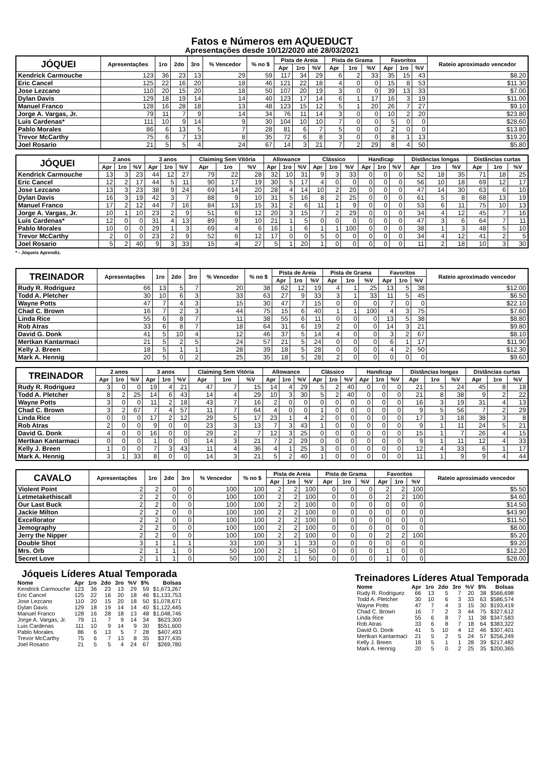Fatos e Números em AQUEDUCT
Apresentações desde 10/12/2020 até 28/03/2021
| JÓQUEI | Apresentações | 1ro | 2do | 3ro | % Vencedor | % no $ | Pista de Areia | | | Pista de Grama | | | Favoritos | | | Rateio aproximado vencedor |
| --- | --- | --- | --- | --- | --- | --- | --- | --- | --- | --- | --- | --- | --- | --- | --- | --- |
| | | | | | | | Apr | 1ro | %V | Apr | 1ro | %V | Apr | 1ro | %V | |
| Kendrick Carmouche | 123 | 36 | 23 | 13 | 29 | 59 | 117 | 34 | 29 | 6 | 2 | 33 | 35 | 15 | 43 | $8.20 |
| Eric Cancel | 125 | 22 | 16 | 20 | 18 | 46 | 121 | 22 | 18 | 4 | 0 | 0 | 15 | 8 | 53 | $11.30 |
| Jose Lezcano | 110 | 20 | 15 | 20 | 18 | 50 | 107 | 20 | 19 | 3 | 0 | 0 | 39 | 13 | 33 | $7.00 |
| Dylan Davis | 129 | 18 | 19 | 14 | 14 | 40 | 123 | 17 | 14 | 6 | 1 | 17 | 16 | 3 | 19 | $11.00 |
| Manuel Franco | 128 | 16 | 28 | 18 | 13 | 48 | 123 | 15 | 12 | 5 | 1 | 20 | 26 | 7 | 27 | $9.10 |
| Jorge A. Vargas, Jr. | 79 | 11 | 7 | 9 | 14 | 34 | 76 | 11 | 14 | 3 | 0 | 0 | 10 | 2 | 20 | $23.80 |
| Luis Cardenas* | 111 | 10 | 9 | 14 | 9 | 30 | 104 | 10 | 10 | 7 | 0 | 0 | 5 | 0 | 0 | $28.60 |
| Pablo Morales | 86 | 6 | 13 | 5 | 7 | 28 | 81 | 6 | 7 | 5 | 0 | 0 | 2 | 0 | 0 | $13.80 |
| Trevor McCarthy | 75 | 6 | 7 | 13 | 8 | 35 | 72 | 6 | 8 | 3 | 0 | 0 | 8 | 1 | 13 | $19.20 |
| Joel Rosario | 21 | 5 | 5 | 4 | 24 | 67 | 14 | 3 | 21 | 7 | 2 | 29 | 8 | 4 | 50 | $5.80 |
| JÓQUEI | 2 anos | | | 3 anos | | | Claiming Sem Vitória | | | Allowance | | | Clássico | | | Handicap | | | Distâncias longas | | | Distâncias curtas | | |
| --- | --- | --- | --- | --- | --- | --- | --- | --- | --- | --- | --- | --- | --- | --- | --- | --- | --- | --- | --- | --- | --- | --- | --- | --- |
| | Apr | 1ro | %V | Apr | 1ro | %V | Apr | 1ro | %V | Apr | 1ro | %V | Apr | 1ro | %V | Apr | 1ro | %V | Apr | 1ro | %V | Apr | 1ro | %V |
| Kendrick Carmouche | 13 | 3 | 23 | 44 | 12 | 27 | 79 | 22 | 28 | 32 | 10 | 31 | 9 | 3 | 33 | 0 | 0 | 0 | 52 | 18 | 35 | 71 | 18 | 25 |
| Eric Cancel | 12 | 2 | 17 | 44 | 5 | 11 | 90 | 17 | 19 | 30 | 5 | 17 | 4 | 0 | 0 | 0 | 0 | 0 | 56 | 10 | 18 | 69 | 12 | 17 |
| Jose Lezcano | 13 | 3 | 23 | 38 | 9 | 24 | 69 | 14 | 20 | 28 | 4 | 14 | 10 | 2 | 20 | 0 | 0 | 0 | 47 | 14 | 30 | 63 | 6 | 10 |
| Dylan Davis | 16 | 3 | 19 | 42 | 3 | 7 | 88 | 9 | 10 | 31 | 5 | 16 | 8 | 2 | 25 | 0 | 0 | 0 | 61 | 5 | 8 | 68 | 13 | 19 |
| Manuel Franco | 17 | 2 | 12 | 44 | 7 | 16 | 84 | 13 | 15 | 31 | 2 | 6 | 11 | 1 | 9 | 0 | 0 | 0 | 53 | 6 | 11 | 75 | 10 | 13 |
| Jorge A. Vargas, Jr. | 10 | 1 | 10 | 23 | 2 | 9 | 51 | 6 | 12 | 20 | 3 | 15 | 7 | 2 | 29 | 0 | 0 | 0 | 34 | 4 | 12 | 45 | 7 | 16 |
| Luis Cardenas* | 12 | 0 | 0 | 31 | 4 | 13 | 89 | 9 | 10 | 21 | 1 | 5 | 0 | 0 | 0 | 0 | 0 | 0 | 47 | 3 | 6 | 64 | 7 | 11 |
| Pablo Morales | 10 | 0 | 0 | 29 | 1 | 3 | 69 | 4 | 6 | 16 | 1 | 6 | 1 | 1 | 100 | 0 | 0 | 0 | 38 | 1 | 3 | 48 | 5 | 10 |
| Trevor McCarthy | 2 | 0 | 0 | 23 | 2 | 9 | 52 | 6 | 12 | 17 | 0 | 0 | 5 | 0 | 0 | 0 | 0 | 0 | 34 | 4 | 12 | 41 | 2 | 5 |
| Joel Rosario | 5 | 2 | 40 | 9 | 3 | 33 | 15 | 4 | 27 | 5 | 1 | 20 | 1 | 0 | 0 | 0 | 0 | 0 | 11 | 2 | 18 | 10 | 3 | 30 |
* - Jóqueis Aprendiz.
| TREINADOR | Apresentações | 1ro | 2do | 3ro | % Vencedor | % no $ | Pista de Areia | | | Pista de Grama | | | Favoritos | | | Rateio aproximado vencedor |
| --- | --- | --- | --- | --- | --- | --- | --- | --- | --- | --- | --- | --- | --- | --- | --- | --- |
| | | | | | | | Apr | 1ro | %V | Apr | 1ro | %V | Apr | 1ro | %V | |
| Rudy R. Rodriguez | 66 | 13 | 5 | 7 | 20 | 38 | 62 | 12 | 19 | 4 | 1 | 25 | 13 | 5 | 38 | $12.00 |
| Todd A. Pletcher | 30 | 10 | 6 | 3 | 33 | 63 | 27 | 9 | 33 | 3 | 1 | 33 | 11 | 5 | 45 | $6.50 |
| Wayne Potts | 47 | 7 | 4 | 3 | 15 | 30 | 47 | 7 | 15 | 0 | 0 | 0 | 7 | 0 | 0 | $22.10 |
| Chad C. Brown | 16 | 7 | 2 | 3 | 44 | 75 | 15 | 6 | 40 | 1 | 1 | 100 | 4 | 3 | 75 | $7.60 |
| Linda Rice | 55 | 6 | 8 | 7 | 11 | 38 | 55 | 6 | 11 | 0 | 0 | 0 | 13 | 5 | 38 | $8.80 |
| Rob Atras | 33 | 6 | 8 | 7 | 18 | 64 | 31 | 6 | 19 | 2 | 0 | 0 | 14 | 3 | 21 | $9.80 |
| David G. Donk | 41 | 5 | 10 | 4 | 12 | 46 | 37 | 5 | 14 | 4 | 0 | 0 | 3 | 2 | 67 | $8.10 |
| Mertkan Kantarmaci | 21 | 5 | 2 | 5 | 24 | 57 | 21 | 5 | 24 | 0 | 0 | 0 | 6 | 1 | 17 | $11.90 |
| Kelly J. Breen | 18 | 5 | 1 | 1 | 28 | 39 | 18 | 5 | 28 | 0 | 0 | 0 | 4 | 2 | 50 | $12.30 |
| Mark A. Hennig | 20 | 5 | 0 | 2 | 25 | 35 | 18 | 5 | 28 | 2 | 0 | 0 | 0 | 0 | 0 | $9.60 |
| TREINADOR | 2 anos | | | 3 anos | | | Claiming Sem Vitória | | | Allowance | | | Clássico | | | Handicap | | | Distâncias longas | | | Distâncias curtas | | |
| --- | --- | --- | --- | --- | --- | --- | --- | --- | --- | --- | --- | --- | --- | --- | --- | --- | --- | --- | --- | --- | --- | --- | --- | --- |
| | Apr | 1ro | %V | Apr | 1ro | %V | Apr | 1ro | %V | Apr | 1ro | %V | Apr | 1ro | %V | Apr | 1ro | %V | Apr | 1ro | %V | Apr | 1ro | %V |
| Rudy R. Rodriguez | 3 | 0 | 0 | 19 | 4 | 21 | 47 | 7 | 15 | 14 | 4 | 29 | 5 | 2 | 40 | 0 | 0 | 0 | 21 | 5 | 24 | 45 | 8 | 18 |
| Todd A. Pletcher | 8 | 2 | 25 | 14 | 6 | 43 | 14 | 4 | 29 | 10 | 3 | 30 | 5 | 2 | 40 | 0 | 0 | 0 | 21 | 8 | 38 | 9 | 2 | 22 |
| Wayne Potts | 3 | 0 | 0 | 11 | 2 | 18 | 43 | 7 | 16 | 2 | 0 | 0 | 0 | 0 | 0 | 0 | 0 | 0 | 16 | 3 | 19 | 31 | 4 | 13 |
| Chad C. Brown | 3 | 2 | 67 | 7 | 4 | 57 | 11 | 7 | 64 | 4 | 0 | 0 | 1 | 0 | 0 | 0 | 0 | 0 | 9 | 5 | 56 | 7 | 2 | 29 |
| Linda Rice | 0 | 0 | 0 | 17 | 2 | 12 | 29 | 5 | 17 | 23 | 1 | 4 | 2 | 0 | 0 | 0 | 0 | 0 | 17 | 3 | 18 | 38 | 3 | 8 |
| Rob Atras | 2 | 0 | 0 | 9 | 0 | 0 | 23 | 3 | 13 | 7 | 3 | 43 | 1 | 0 | 0 | 0 | 0 | 0 | 9 | 1 | 11 | 24 | 5 | 21 |
| David G. Donk | 4 | 0 | 0 | 16 | 0 | 0 | 29 | 2 | 7 | 12 | 3 | 25 | 0 | 0 | 0 | 0 | 0 | 0 | 15 | 1 | 7 | 26 | 4 | 15 |
| Mertkan Kantarmaci | 0 | 0 | 0 | 1 | 0 | 0 | 14 | 3 | 21 | 7 | 2 | 29 | 0 | 0 | 0 | 0 | 0 | 0 | 9 | 1 | 11 | 12 | 4 | 33 |
| Kelly J. Breen | 1 | 0 | 0 | 7 | 3 | 43 | 11 | 4 | 36 | 4 | 1 | 25 | 3 | 0 | 0 | 0 | 0 | 0 | 12 | 4 | 33 | 6 | 1 | 17 |
| Mark A. Hennig | 3 | 1 | 33 | 8 | 0 | 0 | 14 | 3 | 21 | 5 | 2 | 40 | 1 | 0 | 0 | 0 | 0 | 0 | 11 | 1 | 9 | 9 | 4 | 44 |
| CAVALO | Apresentações | 1ro | 2do | 3ro | % Vencedor | % no $ | Pista de Areia | | | Pista de Grama | | | Favoritos | | | Rateio aproximado vencedor |
| --- | --- | --- | --- | --- | --- | --- | --- | --- | --- | --- | --- | --- | --- | --- | --- | --- |
| | | | | | | | Apr | 1ro | %V | Apr | 1ro | %V | Apr | 1ro | %V | |
| Violent Point | 2 | 2 | 0 | 0 | 100 | 100 | 2 | 2 | 100 | 0 | 0 | 0 | 2 | 2 | 100 | $5.50 |
| Letmetakethiscall | 2 | 2 | 0 | 0 | 100 | 100 | 2 | 2 | 100 | 0 | 0 | 0 | 2 | 2 | 100 | $4.60 |
| Our Last Buck | 2 | 2 | 0 | 0 | 100 | 100 | 2 | 2 | 100 | 0 | 0 | 0 | 0 | 0 | 0 | $14.50 |
| Jackie Milton | 2 | 2 | 0 | 0 | 100 | 100 | 2 | 2 | 100 | 0 | 0 | 0 | 0 | 0 | 0 | $43.90 |
| Excellorator | 2 | 2 | 0 | 0 | 100 | 100 | 2 | 2 | 100 | 0 | 0 | 0 | 0 | 0 | 0 | $11.50 |
| Jemography | 2 | 2 | 0 | 0 | 100 | 100 | 2 | 2 | 100 | 0 | 0 | 0 | 0 | 0 | 0 | $8.00 |
| Jerry the Nipper | 2 | 2 | 0 | 0 | 100 | 100 | 2 | 2 | 100 | 0 | 0 | 0 | 2 | 2 | 100 | $5.20 |
| Double Shot | 3 | 1 | 1 | 1 | 33 | 100 | 3 | 1 | 33 | 0 | 0 | 0 | 0 | 0 | 0 | $9.20 |
| Mrs. Orb | 2 | 1 | 1 | 0 | 50 | 100 | 2 | 1 | 50 | 0 | 0 | 0 | 1 | 0 | 0 | $12.20 |
| Secret Love | 2 | 1 | 1 | 0 | 50 | 100 | 2 | 1 | 50 | 0 | 0 | 0 | 1 | 0 | 0 | $28.00 |
Jóqueis Líderes Atual Temporada
| Nome | Apr | 1ro | 2do | 3ro | %V | $% | Bolsas |
| --- | --- | --- | --- | --- | --- | --- | --- |
| Kendrick Carmouche | 123 | 36 | 23 | 13 | 29 | 59 | $1,673,267 |
| Eric Cancel | 125 | 22 | 16 | 20 | 18 | 46 | $1,133,753 |
| Jose Lezcano | 110 | 20 | 15 | 20 | 18 | 50 | $1,078,671 |
| Dylan Davis | 129 | 18 | 19 | 14 | 14 | 40 | $1,122,445 |
| Manuel Franco | 128 | 16 | 28 | 18 | 13 | 48 | $1,048,746 |
| Jorge A. Vargas, Jr. | 79 | 11 | 7 | 9 | 14 | 34 | $623,300 |
| Luis Cardenas | 111 | 10 | 9 | 14 | 9 | 30 | $551,600 |
| Pablo Morales | 86 | 6 | 13 | 5 | 7 | 28 | $407,493 |
| Trevor McCarthy | 75 | 6 | 7 | 13 | 8 | 35 | $377,435 |
| Joel Rosario | 21 | 5 | 5 | 4 | 24 | 67 | $269,780 |
Treinadores Líderes Atual Temporada
| Nome | Apr | 1ro | 2do | 3ro | %V | $% | Bolsas |
| --- | --- | --- | --- | --- | --- | --- | --- |
| Rudy R. Rodriguez | 66 | 13 | 5 | 7 | 20 | 38 | $566,698 |
| Todd A. Pletcher | 30 | 10 | 6 | 3 | 33 | 63 | $586,574 |
| Wayne Potts | 47 | 7 | 4 | 3 | 15 | 30 | $193,419 |
| Chad C. Brown | 16 | 7 | 2 | 3 | 44 | 75 | $327,612 |
| Linda Rice | 55 | 6 | 8 | 7 | 11 | 38 | $347,583 |
| Rob Atras | 33 | 6 | 8 | 7 | 18 | 64 | $383,322 |
| David G. Donk | 41 | 5 | 10 | 4 | 12 | 46 | $307,401 |
| Mertkan Kantarmaci | 21 | 5 | 2 | 5 | 24 | 57 | $256,249 |
| Kelly J. Breen | 18 | 5 | 1 | 1 | 28 | 39 | $217,482 |
| Mark A. Hennig | 20 | 5 | 0 | 2 | 25 | 35 | $200,365 |